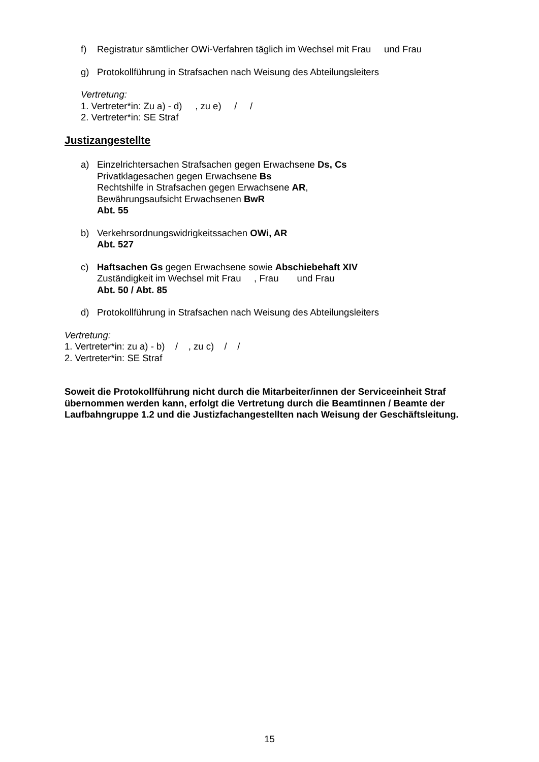f) Registratur sämtlicher OWi-Verfahren täglich im Wechsel mit Frau und Frau
g) Protokollführung in Strafsachen nach Weisung des Abteilungsleiters
Vertretung:
1. Vertreter*in: Zu a) - d) , zu e) / /
2. Vertreter*in: SE Straf
Justizangestellte
a) Einzelrichtersachen Strafsachen gegen Erwachsene Ds, Cs
Privatklagesachen gegen Erwachsene Bs
Rechtshilfe in Strafsachen gegen Erwachsene AR,
Bewährungsaufsicht Erwachsenen BwR
Abt. 55
b) Verkehrsordnungswidrigkeitssachen OWi, AR
Abt. 527
c) Haftsachen Gs gegen Erwachsene sowie Abschiebehaft XIV
Zuständigkeit im Wechsel mit Frau , Frau und Frau
Abt. 50 / Abt. 85
d) Protokollführung in Strafsachen nach Weisung des Abteilungsleiters
Vertretung:
1. Vertreter*in: zu a) - b) / , zu c) / /
2. Vertreter*in: SE Straf
Soweit die Protokollführung nicht durch die Mitarbeiter/innen der Serviceeinheit Straf übernommen werden kann, erfolgt die Vertretung durch die Beamtinnen / Beamte der Laufbahngruppe 1.2 und die Justizfachangestellten nach Weisung der Geschäftsleitung.
15